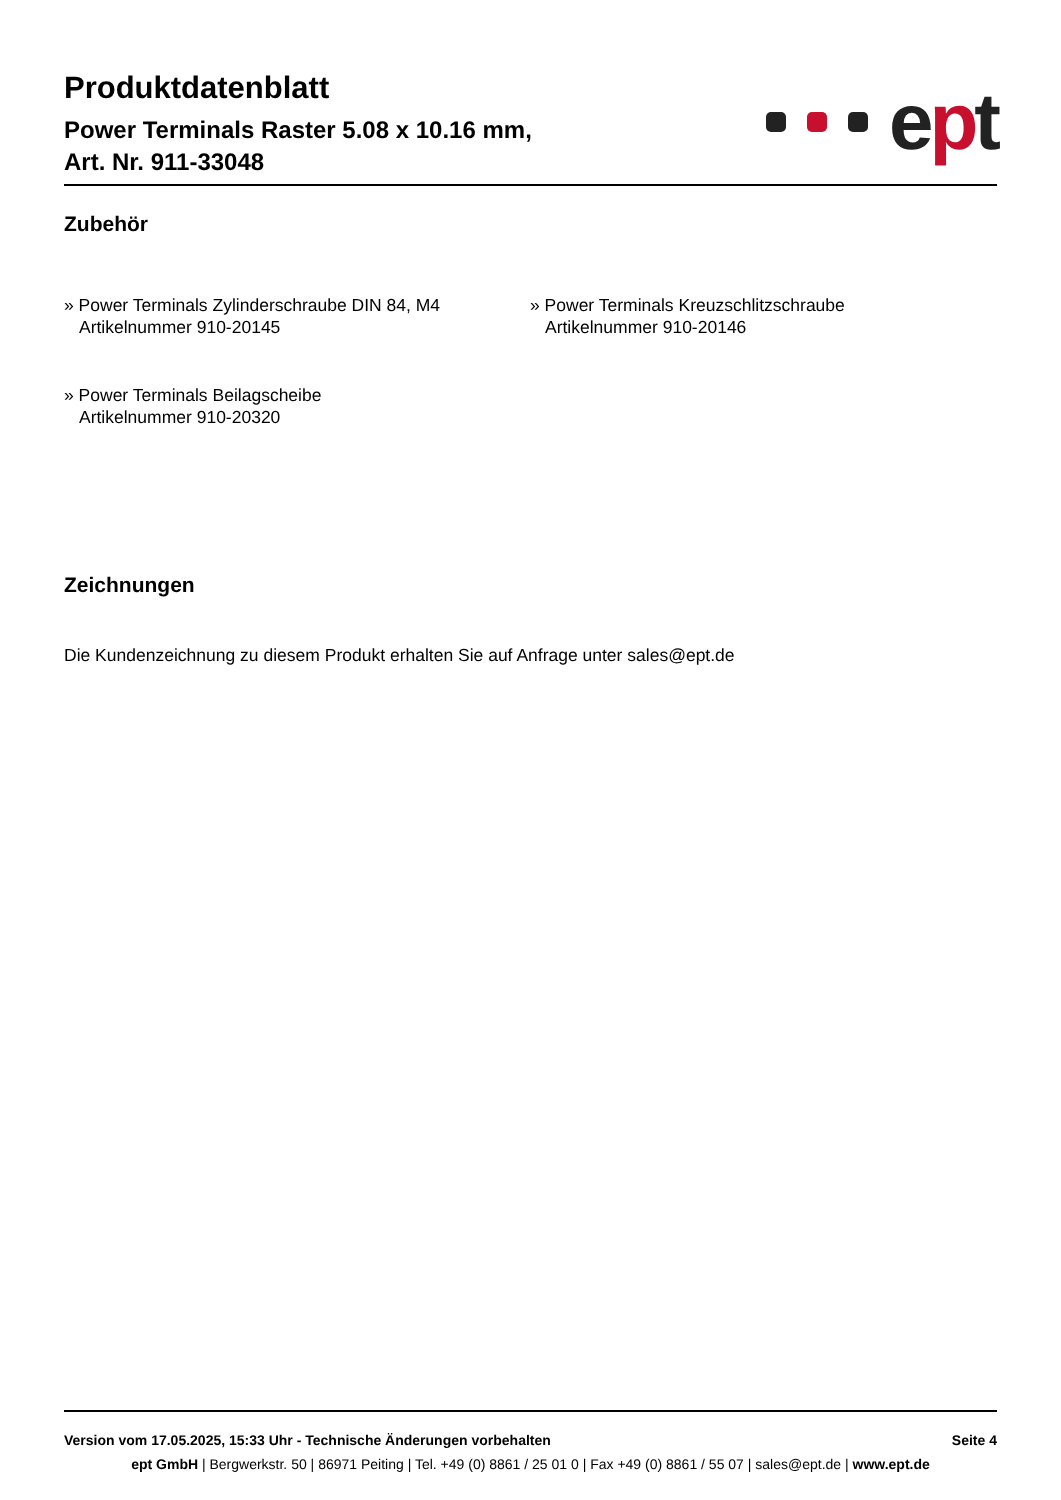Produktdatenblatt
Power Terminals Raster 5.08 x 10.16 mm,
Art. Nr. 911-33048
ept
Zubehör
» Power Terminals Zylinderschraube DIN 84, M4
Artikelnummer 910-20145
» Power Terminals Kreuzschlitzschraube
Artikelnummer 910-20146
» Power Terminals Beilagscheibe
Artikelnummer 910-20320
Zeichnungen
Die Kundenzeichnung zu diesem Produkt erhalten Sie auf Anfrage unter sales@ept.de
Version vom 17.05.2025, 15:33 Uhr - Technische Änderungen vorbehalten Seite 4
ept GmbH | Bergwerkstr. 50 | 86971 Peiting | Tel. +49 (0) 8861 / 25 01 0 | Fax +49 (0) 8861 / 55 07 | sales@ept.de | www.ept.de